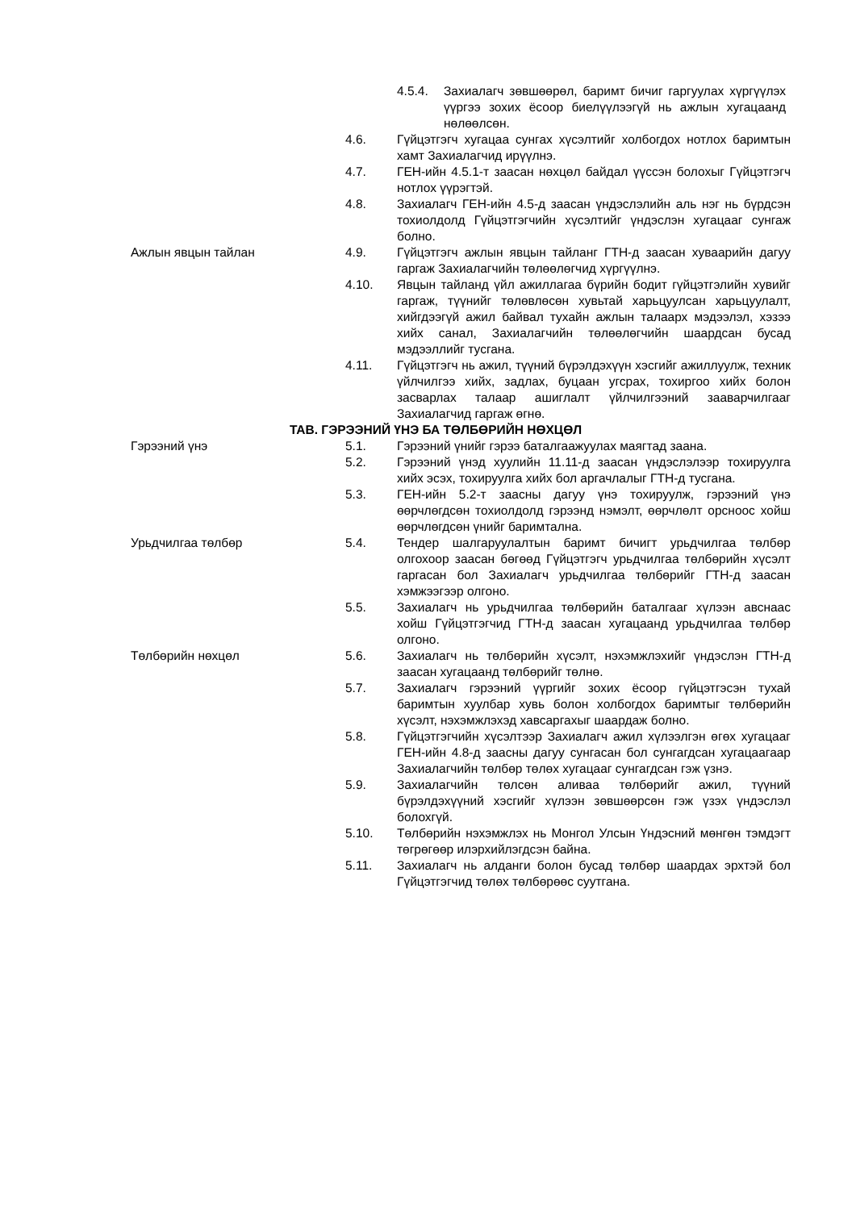4.5.4. Захиалагч зөвшөөрөл, баримт бичиг гаргуулах хүргүүлэх үүргээ зохих ёсоор биелүүлээгүй нь ажлын хугацаанд нөлөөлсөн.
4.6. Гүйцэтгэгч хугацаа сунгах хүсэлтийг холбогдох нотлох баримтын хамт Захиалагчид ирүүлнэ.
4.7. ГЕН-ийн 4.5.1-т заасан нөхцөл байдал үүссэн болохыг Гүйцэтгэгч нотлох үүрэгтэй.
4.8. Захиалагч ГЕН-ийн 4.5-д заасан үндэслэлийн аль нэг нь бүрдсэн тохиолдолд Гүйцэтгэгчийн хүсэлтийг үндэслэн хугацааг сунгаж болно.
Ажлын явцын тайлан 4.9. Гүйцэтгэгч ажлын явцын тайланг ГТН-д заасан хуваарийн дагуу гаргаж Захиалагчийн төлөөлөгчид хүргүүлнэ.
4.10. Явцын тайланд үйл ажиллагаа бүрийн бодит гүйцэтгэлийн хувийг гаргаж, түүнийг төлөвлөсөн хувьтай харьцуулсан харьцуулалт, хийгдээгүй ажил байвал тухайн ажлын талаарх мэдээлэл, хэзээ хийх санал, Захиалагчийн төлөөлөгчийн шаардсан бусад мэдээллийг тусгана.
4.11. Гүйцэтгэгч нь ажил, түүний бүрэлдэхүүн хэсгийг ажиллуулж, техник үйлчилгээ хийх, задлах, буцаан угсрах, тохиргоо хийх болон засварлах талаар ашиглалт үйлчилгээний зааварчилгааг Захиалагчид гаргаж өгнө.
ТАВ. ГЭРЭЭНИЙ ҮНЭ БА ТӨЛБӨРИЙН НӨХЦӨЛ
Гэрээний үнэ 5.1. Гэрээний үнийг гэрээ баталгаажуулах маягтад заана.
5.2. Гэрээний үнэд хуулийн 11.11-д заасан үндэслэлээр тохируулга хийх эсэх, тохируулга хийх бол аргачлалыг ГТН-д тусгана.
5.3. ГЕН-ийн 5.2-т заасны дагуу үнэ тохируулж, гэрээний үнэ өөрчлөгдсөн тохиолдолд гэрээнд нэмэлт, өөрчлөлт орсноос хойш өөрчлөгдсөн үнийг баримтална.
Урьдчилгаа төлбөр 5.4. Тендер шалгаруулалтын баримт бичигт урьдчилгаа төлбөр олгохоор заасан бөгөөд Гүйцэтгэгч урьдчилгаа төлбөрийн хүсэлт гаргасан бол Захиалагч урьдчилгаа төлбөрийг ГТН-д заасан хэмжээгээр олгоно.
5.5. Захиалагч нь урьдчилгаа төлбөрийн баталгааг хүлээн авснаас хойш Гүйцэтгэгчид ГТН-д заасан хугацаанд урьдчилгаа төлбөр олгоно.
Төлбөрийн нөхцөл 5.6. Захиалагч нь төлбөрийн хүсэлт, нэхэмжлэхийг үндэслэн ГТН-д заасан хугацаанд төлбөрийг төлнө.
5.7. Захиалагч гэрээний үүргийг зохих ёсоор гүйцэтгэсэн тухай баримтын хуулбар хувь болон холбогдох баримтыг төлбөрийн хүсэлт, нэхэмжлэхэд хавсаргахыг шаардаж болно.
5.8. Гүйцэтгэгчийн хүсэлтээр Захиалагч ажил хүлээлгэн өгөх хугацааг ГЕН-ийн 4.8-д заасны дагуу сунгасан бол сунгагдсан хугацаагаар Захиалагчийн төлбөр төлөх хугацааг сунгагдсан гэж үзнэ.
5.9. Захиалагчийн төлсөн аливаа төлбөрийг ажил, түүний бүрэлдэхүүний хэсгийг хүлээн зөвшөөрсөн гэж үзэх үндэслэл болохгүй.
5.10. Төлбөрийн нэхэмжлэх нь Монгол Улсын Үндэсний мөнгөн тэмдэгт төгрөгөөр илэрхийлэгдсэн байна.
5.11. Захиалагч нь алданги болон бусад төлбөр шаардах эрхтэй бол Гүйцэтгэгчид төлөх төлбөрөөс суутгана.